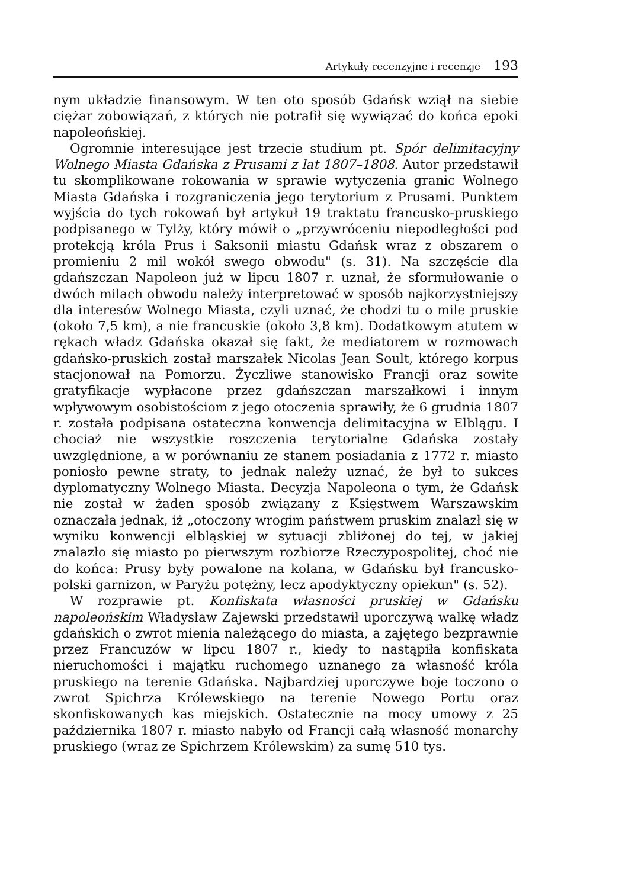Artykuły recenzyjne i recenzje 193
nym układzie finansowym. W ten oto sposób Gdańsk wziął na siebie ciężar zobowiązań, z których nie potrafił się wywiązać do końca epoki napoleońskiej.
Ogromnie interesujące jest trzecie studium pt. Spór delimitacyjny Wolnego Miasta Gdańska z Prusami z lat 1807–1808. Autor przedstawił tu skomplikowane rokowania w sprawie wytyczenia granic Wolnego Miasta Gdańska i rozgraniczenia jego terytorium z Prusami. Punktem wyjścia do tych rokowań był artykuł 19 traktatu francusko-pruskiego podpisanego w Tylży, który mówił o „przywróceniu niepodległości pod protekcją króla Prus i Saksonii miastu Gdańsk wraz z obszarem o promieniu 2 mil wokół swego obwodu" (s. 31). Na szczęście dla gdańszczan Napoleon już w lipcu 1807 r. uznał, że sformułowanie o dwóch milach obwodu należy interpretować w sposób najkorzystniejszy dla interesów Wolnego Miasta, czyli uznać, że chodzi tu o mile pruskie (około 7,5 km), a nie francuskie (około 3,8 km). Dodatkowym atutem w rękach władz Gdańska okazał się fakt, że mediatorem w rozmowach gdańsko-pruskich został marszałek Nicolas Jean Soult, którego korpus stacjonował na Pomorzu. Życzliwe stanowisko Francji oraz sowite gratyfikacje wypłacone przez gdańszczan marszałkowi i innym wpływowym osobistościom z jego otoczenia sprawiły, że 6 grudnia 1807 r. została podpisana ostateczna konwencja delimitacyjna w Elblągu. I chociaż nie wszystkie roszczenia terytorialne Gdańska zostały uwzględnione, a w porównaniu ze stanem posiadania z 1772 r. miasto poniosło pewne straty, to jednak należy uznać, że był to sukces dyplomatyczny Wolnego Miasta. Decyzja Napoleona o tym, że Gdańsk nie został w żaden sposób związany z Księstwem Warszawskim oznaczała jednak, iż „otoczony wrogim państwem pruskim znalazł się w wyniku konwencji elbląskiej w sytuacji zbliżonej do tej, w jakiej znalazło się miasto po pierwszym rozbiorze Rzeczypospolitej, choć nie do końca: Prusy były powalone na kolana, w Gdańsku był francusko-polski garnizon, w Paryżu potężny, lecz apodyktyczny opiekun" (s. 52).
W rozprawie pt. Konfiskata własności pruskiej w Gdańsku napoleońskim Władysław Zajewski przedstawił uporczywą walkę władz gdańskich o zwrot mienia należącego do miasta, a zajętego bezprawnie przez Francuzów w lipcu 1807 r., kiedy to nastąpiła konfiskata nieruchomości i majątku ruchomego uznanego za własność króla pruskiego na terenie Gdańska. Najbardziej uporczywe boje toczono o zwrot Spichrza Królewskiego na terenie Nowego Portu oraz skonfiskowanych kas miejskich. Ostatecznie na mocy umowy z 25 października 1807 r. miasto nabyło od Francji całą własność monarchy pruskiego (wraz ze Spichrzem Królewskim) za sumę 510 tys.